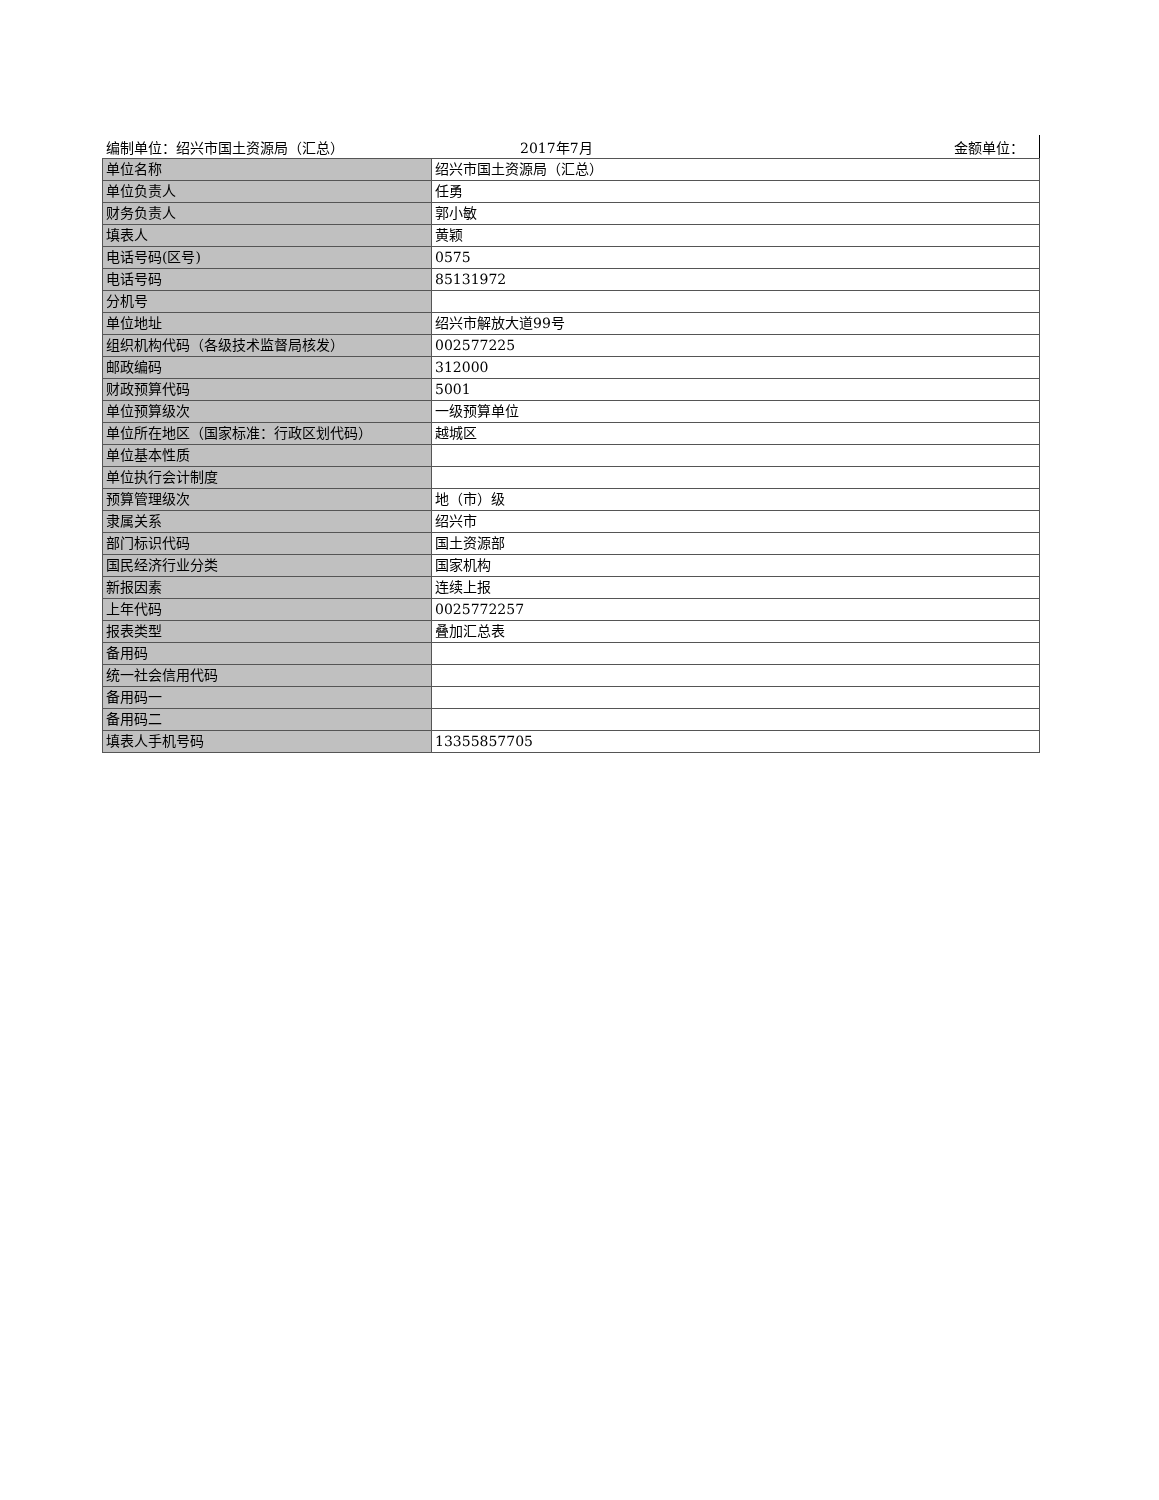编制单位：绍兴市国土资源局（汇总） 2017年7月 金额单位：
| 单位名称 | 绍兴市国土资源局（汇总） |
| 单位负责人 | 任勇 |
| 财务负责人 | 郭小敏 |
| 填表人 | 黄颖 |
| 电话号码(区号) | 0575 |
| 电话号码 | 85131972 |
| 分机号 | |
| 单位地址 | 绍兴市解放大道99号 |
| 组织机构代码（各级技术监督局核发） | 002577225 |
| 邮政编码 | 312000 |
| 财政预算代码 | 5001 |
| 单位预算级次 | 一级预算单位 |
| 单位所在地区（国家标准：行政区划代码） | 越城区 |
| 单位基本性质 | |
| 单位执行会计制度 | |
| 预算管理级次 | 地（市）级 |
| 隶属关系 | 绍兴市 |
| 部门标识代码 | 国土资源部 |
| 国民经济行业分类 | 国家机构 |
| 新报因素 | 连续上报 |
| 上年代码 | 0025772257 |
| 报表类型 | 叠加汇总表 |
| 备用码 | |
| 统一社会信用代码 | |
| 备用码一 | |
| 备用码二 | |
| 填表人手机号码 | 13355857705 |